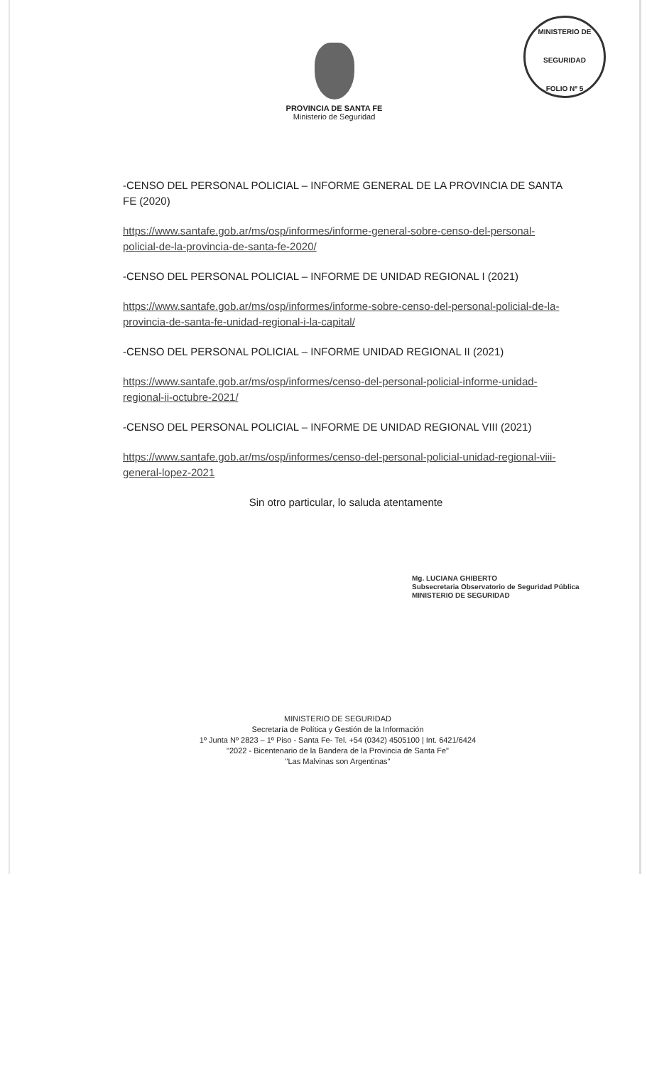MINISTERIO DE SEGURIDAD
FOLIO Nº 5
PROVINCIA DE SANTA FE
Ministerio de Seguridad
-CENSO DEL PERSONAL POLICIAL – INFORME GENERAL DE LA PROVINCIA DE SANTA FE (2020)
https://www.santafe.gob.ar/ms/osp/informes/informe-general-sobre-censo-del-personal-policial-de-la-provincia-de-santa-fe-2020/
-CENSO DEL PERSONAL POLICIAL – INFORME DE UNIDAD REGIONAL I (2021)
https://www.santafe.gob.ar/ms/osp/informes/informe-sobre-censo-del-personal-policial-de-la-provincia-de-santa-fe-unidad-regional-i-la-capital/
-CENSO DEL PERSONAL POLICIAL – INFORME UNIDAD REGIONAL II (2021)
https://www.santafe.gob.ar/ms/osp/informes/censo-del-personal-policial-informe-unidad-regional-ii-octubre-2021/
-CENSO DEL PERSONAL POLICIAL – INFORME DE UNIDAD REGIONAL VIII (2021)
https://www.santafe.gob.ar/ms/osp/informes/censo-del-personal-policial-unidad-regional-viii-general-lopez-2021
Sin otro particular, lo saluda atentamente
Mg. LUCIANA GHIBERTO
Subsecretaria Observatorio de Seguridad Pública
MINISTERIO DE SEGURIDAD
MINISTERIO DE SEGURIDAD
Secretaría de Política y Gestión de la Información
1º Junta Nº 2823 – 1º Piso - Santa Fe- Tel. +54 (0342) 4505100 | Int. 6421/6424
"2022 - Bicentenario de la Bandera de la Provincia de Santa Fe"
"Las Malvinas son Argentinas"